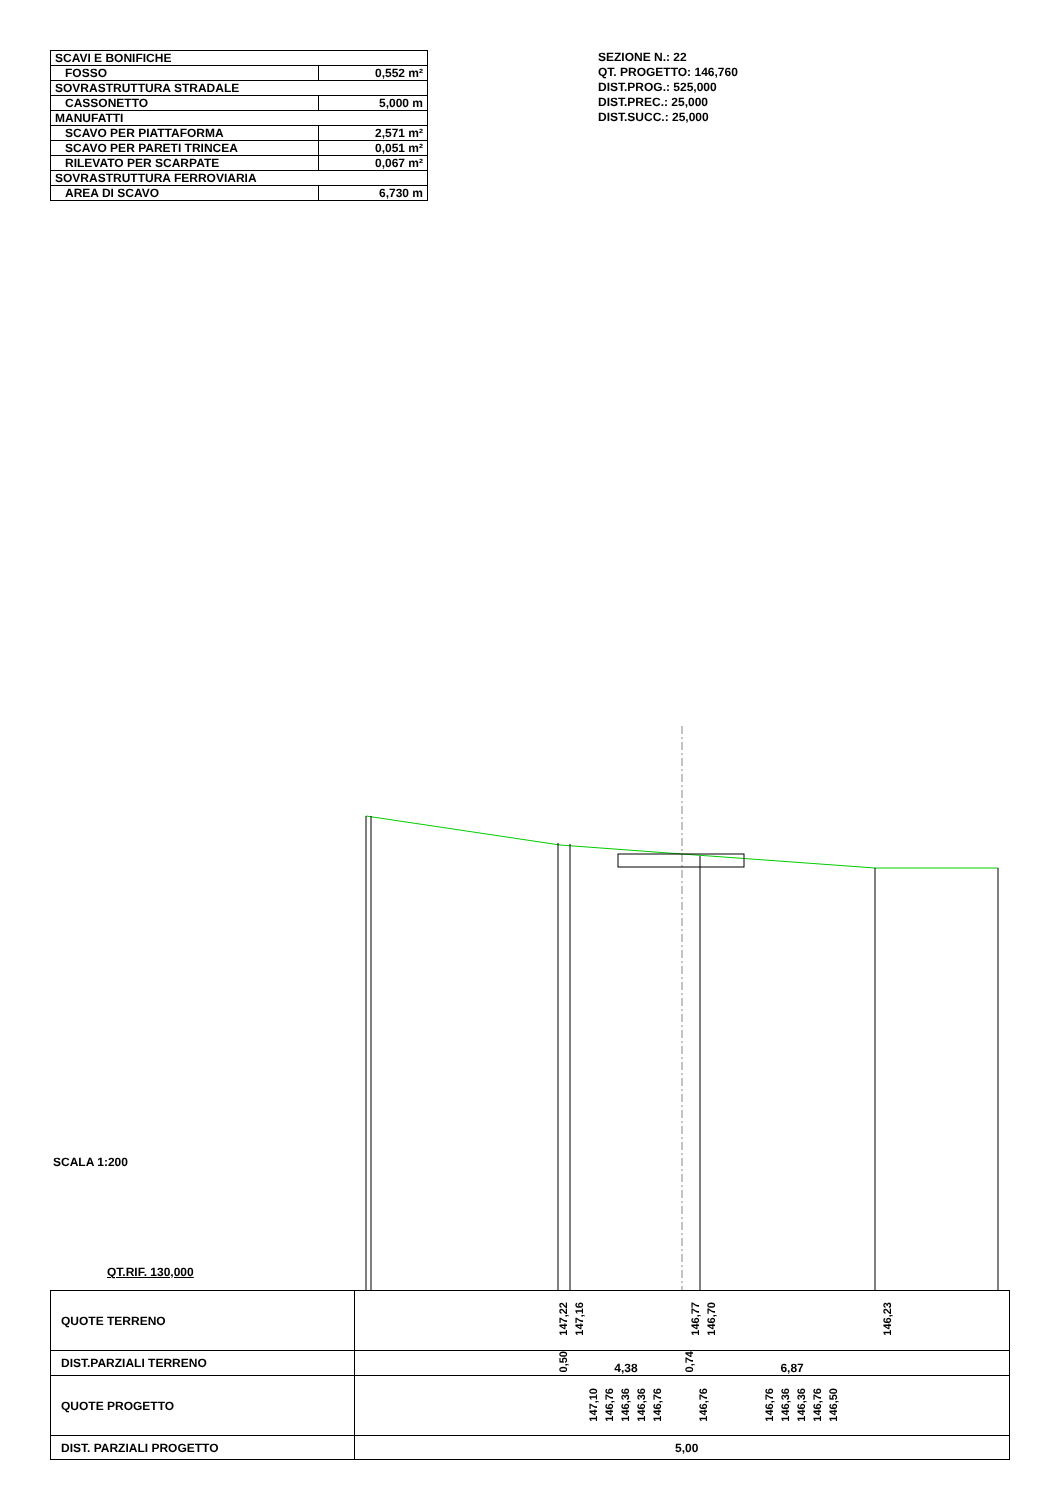| SCAVI E BONIFICHE | |
| FOSSO | 0,552 m² |
| SOVRASTRUTTURA STRADALE | |
| CASSONETTO | 5,000 m |
| MANUFATTI | |
| SCAVO PER PIATTAFORMA | 2,571 m² |
| SCAVO PER PARETI TRINCEA | 0,051 m² |
| RILEVATO PER SCARPATE | 0,067 m² |
| SOVRASTRUTTURA FERROVIARIA | |
| AREA DI SCAVO | 6,730 m |
SEZIONE N.: 22
QT. PROGETTO: 146,760
DIST.PROG.: 525,000
DIST.PREC.: 25,000
DIST.SUCC.: 25,000
SCALA 1:200
QT.RIF. 130,000
| QUOTE TERRENO | 147,22 147,16 146,77 146,70 146,23 |
| DIST.PARZIALI TERRENO | 0,50 4,38 0,74 6,87 |
| QUOTE PROGETTO | 147,10 146,76 146,36 146,36 146,76 146,76 146,76 146,36 146,36 146,76 146,50 |
| DIST. PARZIALI PROGETTO | 5,00 |